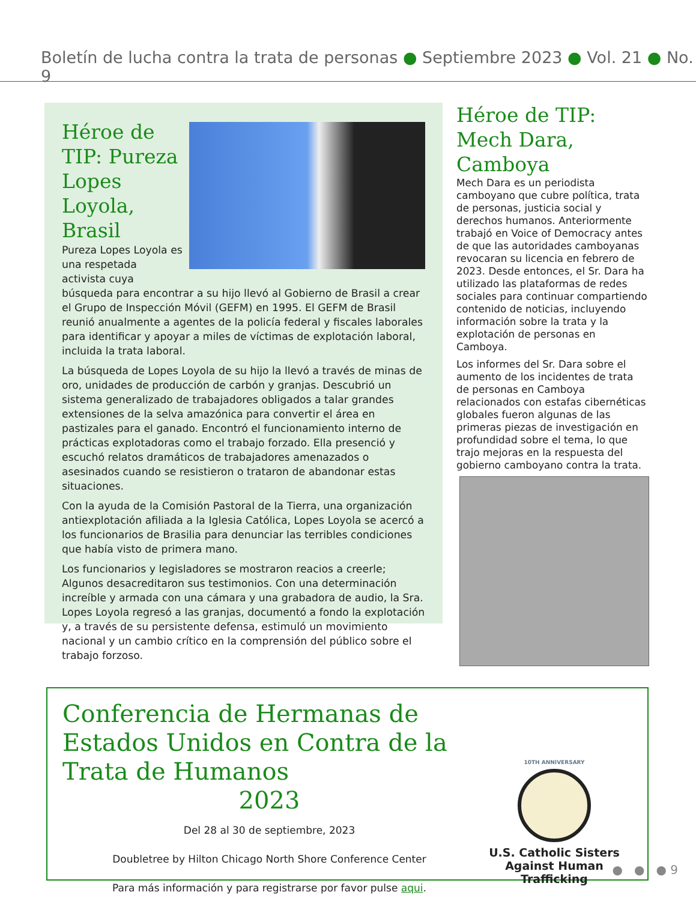Boletín de lucha contra la trata de personas ● Septiembre 2023 ● Vol. 21 ● No. 9
Héroe de TIP: Pureza Lopes Loyola, Brasil
Pureza Lopes Loyola es una respetada activista cuya búsqueda para encontrar a su hijo llevó al Gobierno de Brasil a crear el Grupo de Inspección Móvil (GEFM) en 1995. El GEFM de Brasil reunió anualmente a agentes de la policía federal y fiscales laborales para identificar y apoyar a miles de víctimas de explotación laboral, incluida la trata laboral.
La búsqueda de Lopes Loyola de su hijo la llevó a través de minas de oro, unidades de producción de carbón y granjas. Descubrió un sistema generalizado de trabajadores obligados a talar grandes extensiones de la selva amazónica para convertir el área en pastizales para el ganado. Encontró el funcionamiento interno de prácticas explotadoras como el trabajo forzado. Ella presenció y escuchó relatos dramáticos de trabajadores amenazados o asesinados cuando se resistieron o trataron de abandonar estas situaciones.
Con la ayuda de la Comisión Pastoral de la Tierra, una organización antiexplotación afiliada a la Iglesia Católica, Lopes Loyola se acercó a los funcionarios de Brasilia para denunciar las terribles condiciones que había visto de primera mano.
Los funcionarios y legisladores se mostraron reacios a creerle; Algunos desacreditaron sus testimonios. Con una determinación increíble y armada con una cámara y una grabadora de audio, la Sra. Lopes Loyola regresó a las granjas, documentó a fondo la explotación y, a través de su persistente defensa, estimuló un movimiento nacional y un cambio crítico en la comprensión del público sobre el trabajo forzoso.
Héroe de TIP: Mech Dara, Camboya
Mech Dara es un periodista camboyano que cubre política, trata de personas, justicia social y derechos humanos. Anteriormente trabajó en Voice of Democracy antes de que las autoridades camboyanas revocaran su licencia en febrero de 2023. Desde entonces, el Sr. Dara ha utilizado las plataformas de redes sociales para continuar compartiendo contenido de noticias, incluyendo información sobre la trata y la explotación de personas en Camboya.
Los informes del Sr. Dara sobre el aumento de los incidentes de trata de personas en Camboya relacionados con estafas cibernéticas globales fueron algunas de las primeras piezas de investigación en profundidad sobre el tema, lo que trajo mejoras en la respuesta del gobierno camboyano contra la trata.
Conferencia de Hermanas de Estados Unidos en Contra de la Trata de Humanos
2023
Del 28 al 30 de septiembre, 2023
Doubletree by Hilton Chicago North Shore Conference Center
Para más información y para registrarse por favor pulse aqui.
10TH ANNIVERSARY
U.S. Catholic Sisters
Against Human Trafficking
● ● ● 9